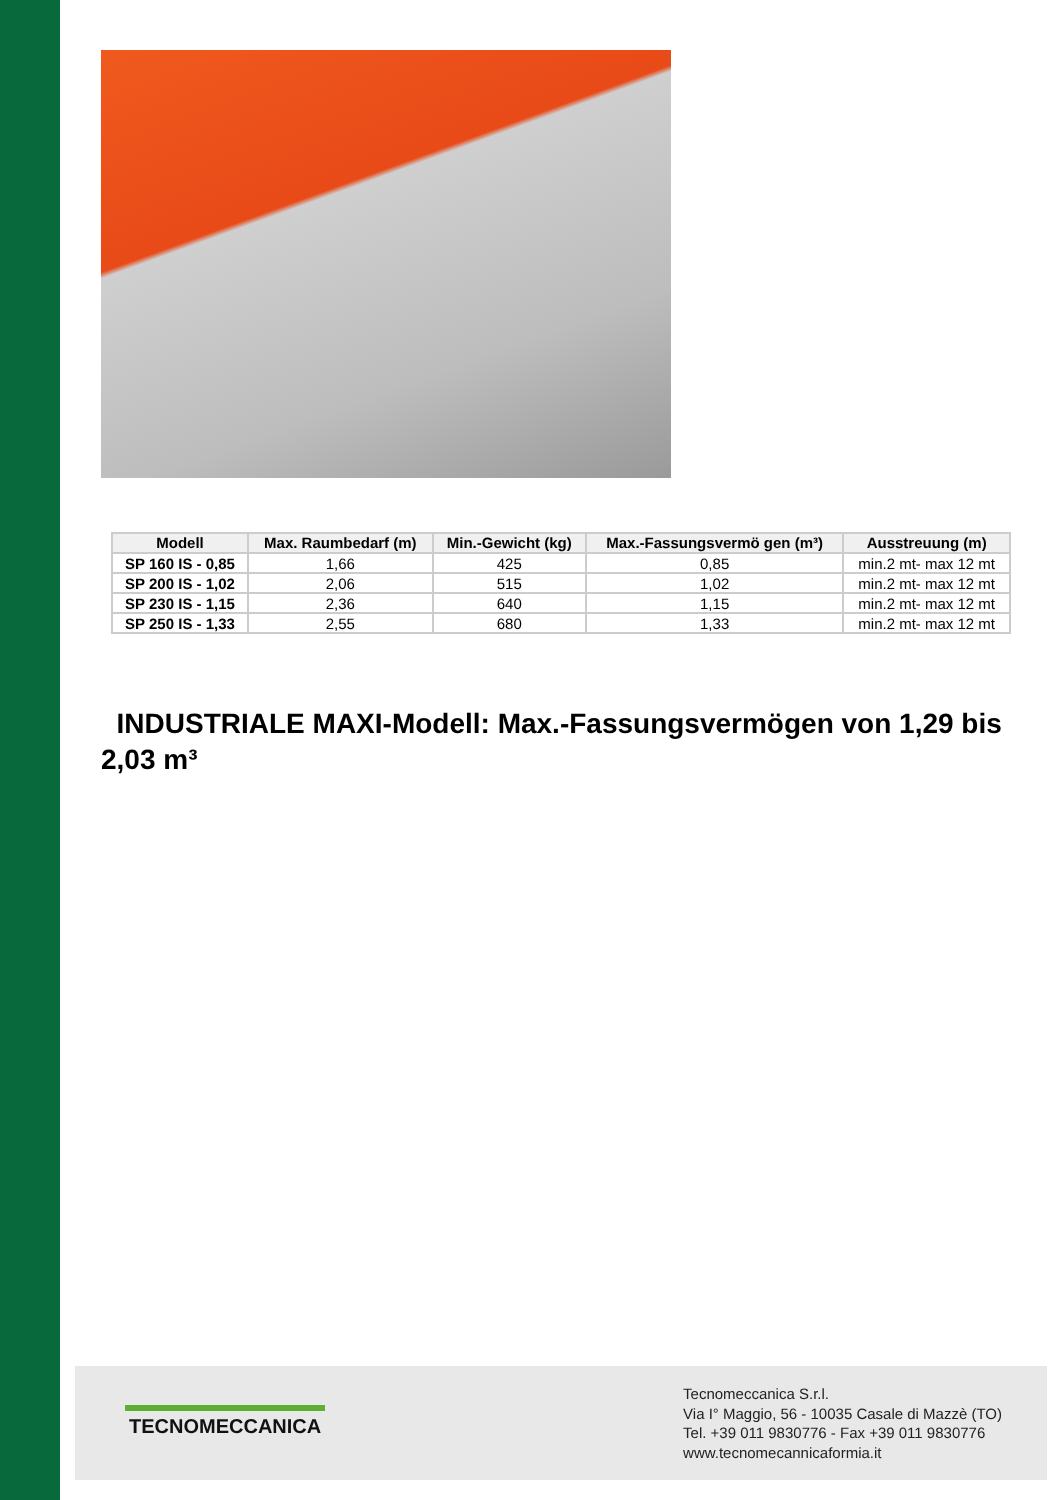| Modell | Max. Raumbedarf (m) | Min.-Gewicht (kg) | Max.-Fassungsvermö gen (m³) | Ausstreuung (m) |
| --- | --- | --- | --- | --- |
| SP 160 IS - 0,85 | 1,66 | 425 | 0,85 | min.2 mt- max 12 mt |
| SP 200 IS - 1,02 | 2,06 | 515 | 1,02 | min.2 mt- max 12 mt |
| SP 230 IS - 1,15 | 2,36 | 640 | 1,15 | min.2 mt- max 12 mt |
| SP 250 IS - 1,33 | 2,55 | 680 | 1,33 | min.2 mt- max 12 mt |
INDUSTRIALE MAXI-Modell: Max.-Fassungsvermögen von 1,29 bis 2,03 m³
TECNOMECCANICA
Tecnomeccanica S.r.l.
Via I° Maggio, 56 - 10035 Casale di Mazzè (TO)
Tel. +39 011 9830776 - Fax +39 011 9830776
www.tecnomecannicaformia.it